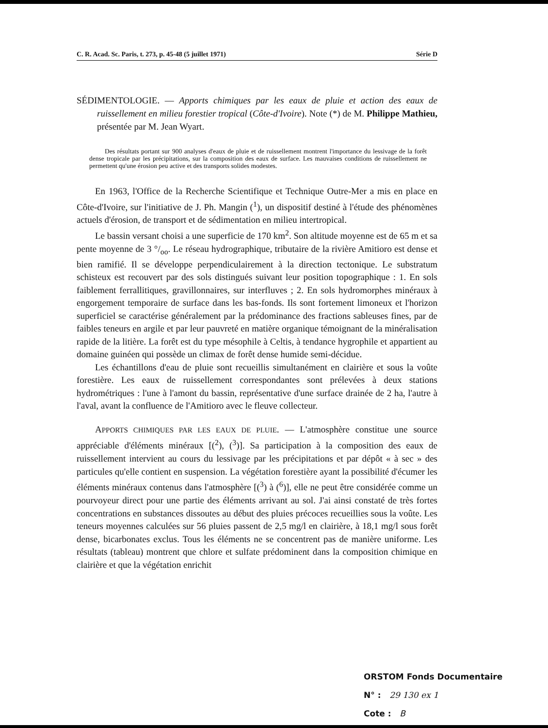C. R. Acad. Sc. Paris, t. 273, p. 45-48 (5 juillet 1971) Série D
SÉDIMENTOLOGIE. — Apports chimiques par les eaux de pluie et action des eaux de ruissellement en milieu forestier tropical (Côte-d'Ivoire). Note (*) de M. Philippe Mathieu, présentée par M. Jean Wyart.
Des résultats portant sur 900 analyses d'eaux de pluie et de ruissellement montrent l'importance du lessivage de la forêt dense tropicale par les précipitations, sur la composition des eaux de surface. Les mauvaises conditions de ruissellement ne permettent qu'une érosion peu active et des transports solides modestes.
En 1963, l'Office de la Recherche Scientifique et Technique Outre-Mer a mis en place en Côte-d'Ivoire, sur l'initiative de J. Ph. Mangin (<sup>1</sup>), un dispositif destiné à l'étude des phénomènes actuels d'érosion, de transport et de sédimentation en milieu intertropical.
Le bassin versant choisi a une superficie de 170 km<sup>2</sup>. Son altitude moyenne est de 65 m et sa pente moyenne de 3 °/<sub>oo</sub>. Le réseau hydrographique, tributaire de la rivière Amitioro est dense et bien ramifié. Il se développe perpendiculairement à la direction tectonique. Le substratum schisteux est recouvert par des sols distingués suivant leur position topographique : 1. En sols faiblement ferrallitiques, gravillonnaires, sur interfluves ; 2. En sols hydromorphes minéraux à engorgement temporaire de surface dans les bas-fonds. Ils sont fortement limoneux et l'horizon superficiel se caractérise généralement par la prédominance des fractions sableuses fines, par de faibles teneurs en argile et par leur pauvreté en matière organique témoignant de la minéralisation rapide de la litière. La forêt est du type mésophile à Celtis, à tendance hygrophile et appartient au domaine guinéen qui possède un climax de forêt dense humide semi-décidue.
Les échantillons d'eau de pluie sont recueillis simultanément en clairière et sous la voûte forestière. Les eaux de ruissellement correspondantes sont prélevées à deux stations hydrométriques : l'une à l'amont du bassin, représentative d'une surface drainée de 2 ha, l'autre à l'aval, avant la confluence de l'Amitioro avec le fleuve collecteur.
APPORTS CHIMIQUES PAR LES EAUX DE PLUIE. — L'atmosphère constitue une source appréciable d'éléments minéraux [(<sup>2</sup>), (<sup>3</sup>)]. Sa participation à la composition des eaux de ruissellement intervient au cours du lessivage par les précipitations et par dépôt « à sec » des particules qu'elle contient en suspension. La végétation forestière ayant la possibilité d'écumer les éléments minéraux contenus dans l'atmosphère [(<sup>3</sup>) à (<sup>6</sup>)], elle ne peut être considérée comme un pourvoyeur direct pour une partie des éléments arrivant au sol. J'ai ainsi constaté de très fortes concentrations en substances dissoutes au début des pluies précoces recueillies sous la voûte. Les teneurs moyennes calculées sur 56 pluies passent de 2,5 mg/l en clairière, à 18,1 mg/l sous forêt dense, bicarbonates exclus. Tous les éléments ne se concentrent pas de manière uniforme. Les résultats (tableau) montrent que chlore et sulfate prédominent dans la composition chimique en clairière et que la végétation enrichit
ORSTOM Fonds Documentaire
N° : 29 130 ex 1
Cote : B